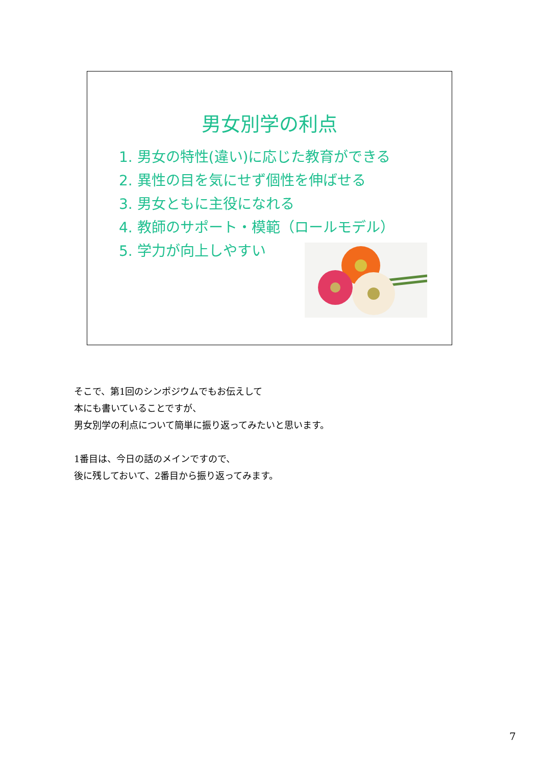男女別学の利点
1. 男女の特性(違い)に応じた教育ができる
2. 異性の目を気にせず個性を伸ばせる
3. 男女ともに主役になれる
4. 教師のサポート・模範（ロールモデル）
5. 学力が向上しやすい
そこで、第1回のシンポジウムでもお伝えして
本にも書いていることですが、
男女別学の利点について簡単に振り返ってみたいと思います。
1番目は、今日の話のメインですので、
後に残しておいて、2番目から振り返ってみます。
7